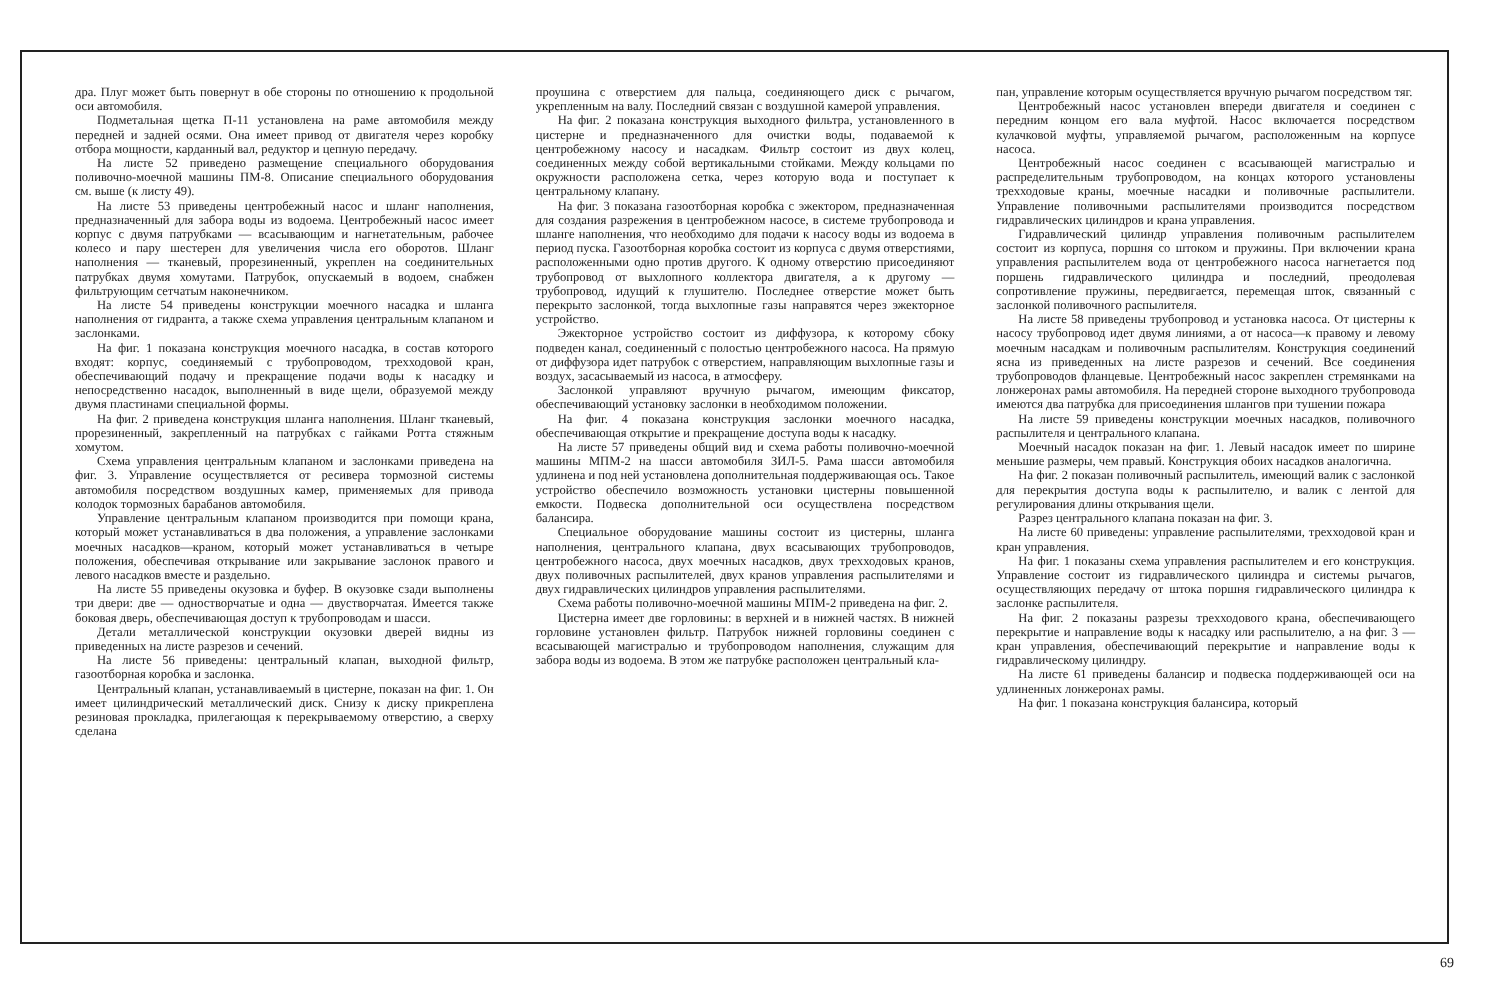дра. Плуг может быть повернут в обе стороны по отношению к продольной оси автомобиля.
Подметальная щетка П-11 установлена на раме автомобиля между передней и задней осями. Она имеет привод от двигателя через коробку отбора мощности, карданный вал, редуктор и цепную передачу.
На листе 52 приведено размещение специального оборудования поливочно-моечной машины ПМ-8. Описание специального оборудования см. выше (к листу 49).
На листе 53 приведены центробежный насос и шланг наполнения, предназначенный для забора воды из водоема. Центробежный насос имеет корпус с двумя патрубками — всасывающим и нагнетательным, рабочее колесо и пару шестерен для увеличения числа его оборотов. Шланг наполнения — тканевый, прорезиненный, укреплен на соединительных патрубках двумя хомутами. Патрубок, опускаемый в водоем, снабжен фильтрующим сетчатым наконечником.
На листе 54 приведены конструкции моечного насадка и шланга наполнения от гидранта, а также схема управления центральным клапаном и заслонками.
На фиг. 1 показана конструкция моечного насадка, в состав которого входят: корпус, соединяемый с трубопроводом, трехходовой кран, обеспечивающий подачу и прекращение подачи воды к насадку и непосредственно насадок, выполненный в виде щели, образуемой между двумя пластинами специальной формы.
На фиг. 2 приведена конструкция шланга наполнения. Шланг тканевый, прорезиненный, закрепленный на патрубках с гайками Ротта стяжным хомутом.
Схема управления центральным клапаном и заслонками приведена на фиг. 3. Управление осуществляется от ресивера тормозной системы автомобиля посредством воздушных камер, применяемых для привода колодок тормозных барабанов автомобиля.
Управление центральным клапаном производится при помощи крана, который может устанавливаться в два положения, а управление заслонками моечных насадков—краном, который может устанавливаться в четыре положения, обеспечивая открывание или закрывание заслонок правого и левого насадков вместе и раздельно.
На листе 55 приведены окузовка и буфер. В окузовке сзади выполнены три двери: две — одностворчатые и одна — двустворчатая. Имеется также боковая дверь, обеспечивающая доступ к трубопроводам и шасси.
Детали металлической конструкции окузовки дверей видны из приведенных на листе разрезов и сечений.
На листе 56 приведены: центральный клапан, выходной фильтр, газоотборная коробка и заслонка.
Центральный клапан, устанавливаемый в цистерне, показан на фиг. 1. Он имеет цилиндрический металлический диск. Снизу к диску прикреплена резиновая прокладка, прилегающая к перекрываемому отверстию, а сверху сделана
проушина с отверстием для пальца, соединяющего диск с рычагом, укрепленным на валу. Последний связан с воздушной камерой управления.
На фиг. 2 показана конструкция выходного фильтра, установленного в цистерне и предназначенного для очистки воды, подаваемой к центробежному насосу и насадкам. Фильтр состоит из двух колец, соединенных между собой вертикальными стойками. Между кольцами по окружности расположена сетка, через которую вода и поступает к центральному клапану.
На фиг. 3 показана газоотборная коробка с эжектором, предназначенная для создания разрежения в центробежном насосе, в системе трубопровода и шланге наполнения, что необходимо для подачи к насосу воды из водоема в период пуска. Газоотборная коробка состоит из корпуса с двумя отверстиями, расположенными одно против другого. К одному отверстию присоединяют трубопровод от выхлопного коллектора двигателя, а к другому — трубопровод, идущий к глушителю. Последнее отверстие может быть перекрыто заслонкой, тогда выхлопные газы направятся через эжекторное устройство.
Эжекторное устройство состоит из диффузора, к которому сбоку подведен канал, соединенный с полостью центробежного насоса. На прямую от диффузора идет патрубок с отверстием, направляющим выхлопные газы и воздух, засасываемый из насоса, в атмосферу.
Заслонкой управляют вручную рычагом, имеющим фиксатор, обеспечивающий установку заслонки в необходимом положении.
На фиг. 4 показана конструкция заслонки моечного насадка, обеспечивающая открытие и прекращение доступа воды к насадку.
На листе 57 приведены общий вид и схема работы поливочно-моечной машины МПМ-2 на шасси автомобиля ЗИЛ-5. Рама шасси автомобиля удлинена и под ней установлена дополнительная поддерживающая ось. Такое устройство обеспечило возможность установки цистерны повышенной емкости. Подвеска дополнительной оси осуществлена посредством балансира.
Специальное оборудование машины состоит из цистерны, шланга наполнения, центрального клапана, двух всасывающих трубопроводов, центробежного насоса, двух моечных насадков, двух трехходовых кранов, двух поливочных распылителей, двух кранов управления распылителями и двух гидравлических цилиндров управления распылителями.
Схема работы поливочно-моечной машины МПМ-2 приведена на фиг. 2.
Цистерна имеет две горловины: в верхней и в нижней частях. В нижней горловине установлен фильтр. Патрубок нижней горловины соединен с всасывающей магистралью и трубопроводом наполнения, служащим для забора воды из водоема. В этом же патрубке расположен центральный кла-
пан, управление которым осуществляется вручную рычагом посредством тяг.
Центробежный насос установлен впереди двигателя и соединен с передним концом его вала муфтой. Насос включается посредством кулачковой муфты, управляемой рычагом, расположенным на корпусе насоса.
Центробежный насос соединен с всасывающей магистралью и распределительным трубопроводом, на концах которого установлены трехходовые краны, моечные насадки и поливочные распылители. Управление поливочными распылителями производится посредством гидравлических цилиндров и крана управления.
Гидравлический цилиндр управления поливочным распылителем состоит из корпуса, поршня со штоком и пружины. При включении крана управления распылителем вода от центробежного насоса нагнетается под поршень гидравлического цилиндра и последний, преодолевая сопротивление пружины, передвигается, перемещая шток, связанный с заслонкой поливочного распылителя.
На листе 58 приведены трубопровод и установка насоса. От цистерны к насосу трубопровод идет двумя линиями, а от насоса—к правому и левому моечным насадкам и поливочным распылителям. Конструкция соединений ясна из приведенных на листе разрезов и сечений. Все соединения трубопроводов фланцевые. Центробежный насос закреплен стремянками на лонжеронах рамы автомобиля. На передней стороне выходного трубопровода имеются два патрубка для присоединения шлангов при тушении пожара
На листе 59 приведены конструкции моечных насадков, поливочного распылителя и центрального клапана.
Моечный насадок показан на фиг. 1. Левый насадок имеет по ширине меньшие размеры, чем правый. Конструкция обоих насадков аналогична.
На фиг. 2 показан поливочный распылитель, имеющий валик с заслонкой для перекрытия доступа воды к распылителю, и валик с лентой для регулирования длины открывания щели.
Разрез центрального клапана показан на фиг. 3.
На листе 60 приведены: управление распылителями, трехходовой кран и кран управления.
На фиг. 1 показаны схема управления распылителем и его конструкция. Управление состоит из гидравлического цилиндра и системы рычагов, осуществляющих передачу от штока поршня гидравлического цилиндра к заслонке распылителя.
На фиг. 2 показаны разрезы трехходового крана, обеспечивающего перекрытие и направление воды к насадку или распылителю, а на фиг. 3 — кран управления, обеспечивающий перекрытие и направление воды к гидравлическому цилиндру.
На листе 61 приведены балансир и подвеска поддерживающей оси на удлиненных лонжеронах рамы.
На фиг. 1 показана конструкция балансира, который
69